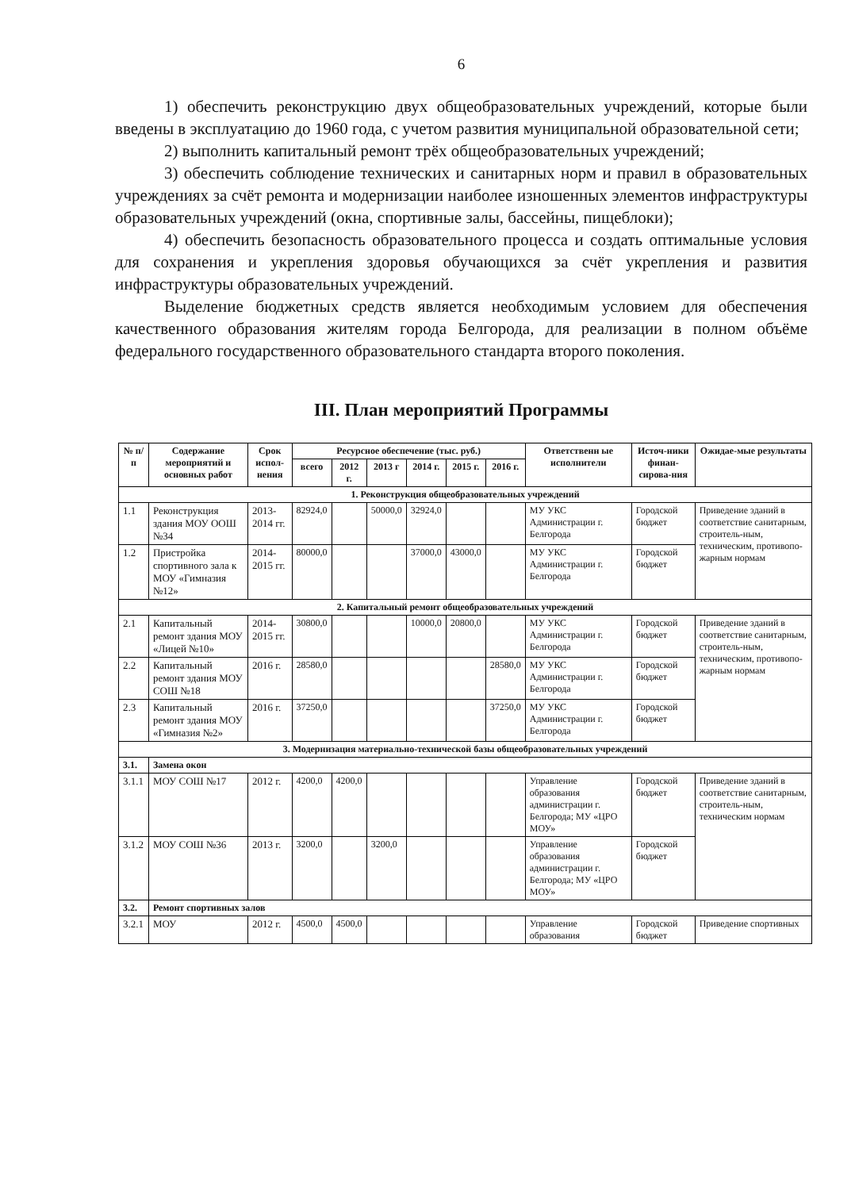6
1) обеспечить реконструкцию двух общеобразовательных учреждений, которые были введены в эксплуатацию до 1960 года, с учетом развития муниципальной образовательной сети;
2) выполнить капитальный ремонт трёх общеобразовательных учреждений;
3) обеспечить соблюдение технических и санитарных норм и правил в образовательных учреждениях за счёт ремонта и модернизации наиболее изношенных элементов инфраструктуры образовательных учреждений (окна, спортивные залы, бассейны, пищеблоки);
4) обеспечить безопасность образовательного процесса и создать оптимальные условия для сохранения и укрепления здоровья обучающихся за счёт укрепления и развития инфраструктуры образовательных учреждений.
Выделение бюджетных средств является необходимым условием для обеспечения качественного образования жителям города Белгорода, для реализации в полном объёме федерального государственного образовательного стандарта второго поколения.
III. План мероприятий Программы
| № п/п | Содержание мероприятий и основных работ | Срок испол-нения | Ресурсное обеспечение (тыс. руб.) | | | | | | Ответственн ые исполнители | Источ-ники финан-сирова-ния | Ожидае-мые результаты |
| --- | --- | --- | --- | --- | --- | --- | --- | --- | --- | --- | --- |
| | | | всего | 2012 г. | 2013 г | 2014 г. | 2015 г. | 2016 г. | | | |
| 1. Реконструкция общеобразовательных учреждений | | | | | | | | | | | |
| 1.1 | Реконструкция здания МОУ ООШ №34 | 2013-2014 гг. | 82924,0 | | 50000,0 | 32924,0 | | | МУ УКС Администрации г. Белгорода | Городской бюджет | Приведение зданий в соответствие санитарным, строитель-ным, техническим, противопо-жарным нормам |
| 1.2 | Пристройка спортивного зала к МОУ «Гимназия №12» | 2014-2015 гг. | 80000,0 | | | 37000,0 | 43000,0 | | МУ УКС Администрации г. Белгорода | Городской бюджет | |
| 2. Капитальный ремонт общеобразовательных учреждений | | | | | | | | | | | |
| 2.1 | Капитальный ремонт здания МОУ «Лицей №10» | 2014-2015 гг. | 30800,0 | | | 10000,0 | 20800,0 | | МУ УКС Администрации г. Белгорода | Городской бюджет | Приведение зданий в соответствие санитарным, строитель-ным, техническим, противопо-жарным нормам |
| 2.2 | Капитальный ремонт здания МОУ СОШ №18 | 2016 г. | 28580,0 | | | | | 28580,0 | МУ УКС Администрации г. Белгорода | Городской бюджет | |
| 2.3 | Капитальный ремонт здания МОУ «Гимназия №2» | 2016 г. | 37250,0 | | | | | 37250,0 | МУ УКС Администрации г. Белгорода | Городской бюджет | |
| 3. Модернизация материально-технической базы общеобразовательных учреждений | | | | | | | | | | | |
| 3.1. | Замена окон | | | | | | | | | | |
| 3.1.1 | МОУ СОШ №17 | 2012 г. | 4200,0 | 4200,0 | | | | | Управление образования администрации г. Белгорода; МУ «ЦРО МОУ» | Городской бюджет | Приведение зданий в соответствие санитарным, строитель-ным, техническим нормам |
| 3.1.2 | МОУ СОШ №36 | 2013 г. | 3200,0 | | 3200,0 | | | | Управление образования администрации г. Белгорода; МУ «ЦРО МОУ» | Городской бюджет | |
| 3.2. | Ремонт спортивных залов | | | | | | | | | | |
| 3.2.1 | МОУ | 2012 г. | 4500,0 | 4500,0 | | | | | Управление образования | Городской бюджет | Приведение спортивных |